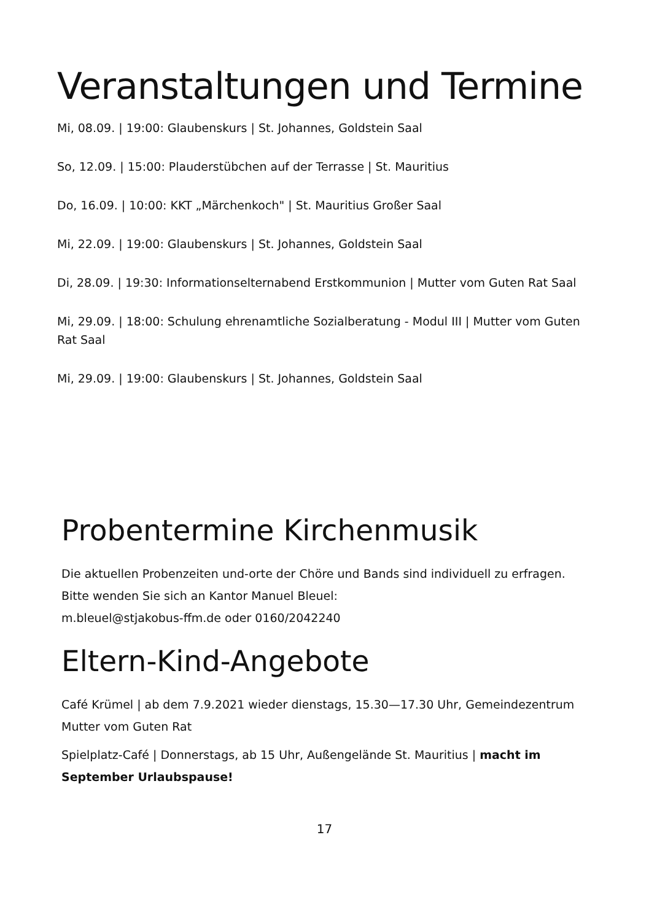Veranstaltungen und Termine
Mi, 08.09. | 19:00: Glaubenskurs | St. Johannes, Goldstein Saal
So, 12.09. | 15:00: Plauderstübchen auf der Terrasse | St. Mauritius
Do, 16.09. | 10:00: KKT „Märchenkoch" | St. Mauritius Großer Saal
Mi, 22.09. | 19:00: Glaubenskurs | St. Johannes, Goldstein Saal
Di, 28.09. | 19:30: Informationselternabend Erstkommunion | Mutter vom Guten Rat Saal
Mi, 29.09. | 18:00: Schulung ehrenamtliche Sozialberatung - Modul III | Mutter vom Guten Rat Saal
Mi, 29.09. | 19:00: Glaubenskurs | St. Johannes, Goldstein Saal
Probentermine Kirchenmusik
Die aktuellen Probenzeiten und-orte der Chöre und Bands sind individuell zu erfragen.
Bitte wenden Sie sich an Kantor Manuel Bleuel:
m.bleuel@stjakobus-ffm.de oder 0160/2042240
Eltern-Kind-Angebote
Café Krümel | ab dem 7.9.2021 wieder dienstags, 15.30—17.30 Uhr, Gemeindezentrum Mutter vom Guten Rat
Spielplatz-Café | Donnerstags, ab 15 Uhr, Außengelände St. Mauritius | macht im September Urlaubspause!
17